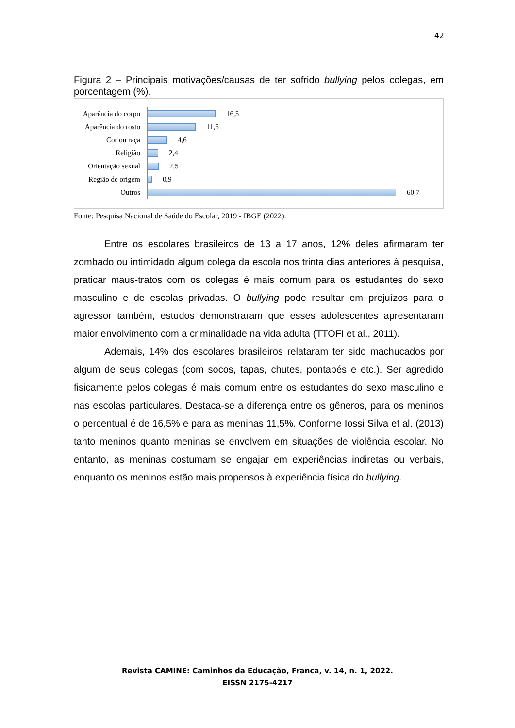42
Figura 2 – Principais motivações/causas de ter sofrido bullying pelos colegas, em porcentagem (%).
Aparência do corpo
16,5
Aparência do rosto
11,6
Cor ou raça
4,6
Religião
2,4
Orientação sexual
2,5
Região de origem
0,9
Outros
60,7
Fonte: Pesquisa Nacional de Saúde do Escolar, 2019 - IBGE (2022).
Entre os escolares brasileiros de 13 a 17 anos, 12% deles afirmaram ter zombado ou intimidado algum colega da escola nos trinta dias anteriores à pesquisa, praticar maus-tratos com os colegas é mais comum para os estudantes do sexo masculino e de escolas privadas. O bullying pode resultar em prejuízos para o agressor também, estudos demonstraram que esses adolescentes apresentaram maior envolvimento com a criminalidade na vida adulta (TTOFI et al., 2011).
Ademais, 14% dos escolares brasileiros relataram ter sido machucados por algum de seus colegas (com socos, tapas, chutes, pontapés e etc.). Ser agredido fisicamente pelos colegas é mais comum entre os estudantes do sexo masculino e nas escolas particulares. Destaca-se a diferença entre os gêneros, para os meninos o percentual é de 16,5% e para as meninas 11,5%. Conforme Iossi Silva et al. (2013) tanto meninos quanto meninas se envolvem em situações de violência escolar. No entanto, as meninas costumam se engajar em experiências indiretas ou verbais, enquanto os meninos estão mais propensos à experiência física do bullying.
Revista CAMINE: Caminhos da Educação, Franca, v. 14, n. 1, 2022.
EISSN 2175-4217